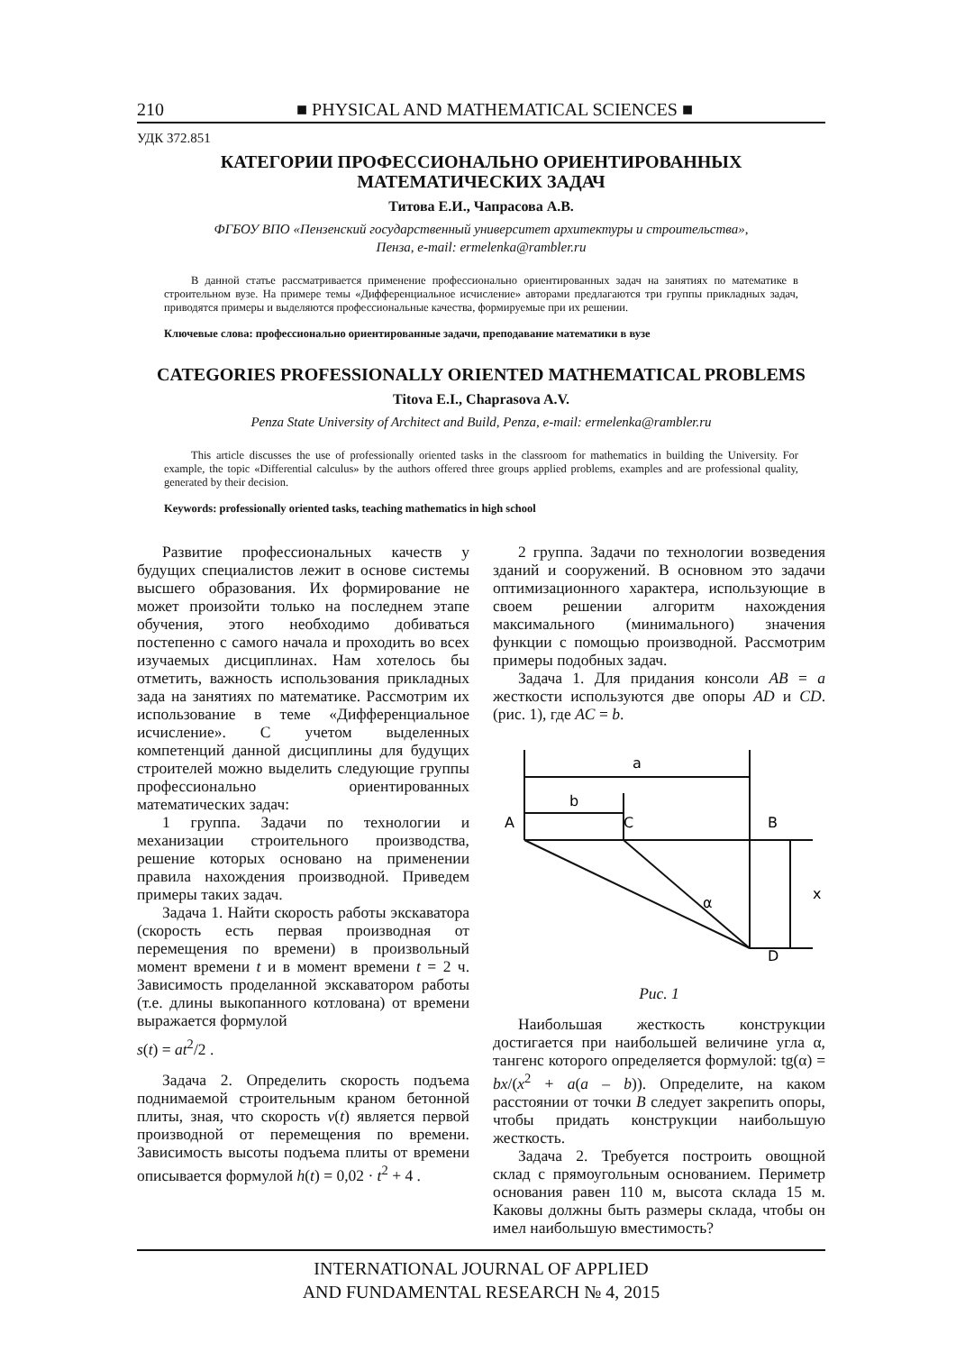210 ■ PHYSICAL AND MATHEMATICAL SCIENCES ■
УДК 372.851
КАТЕГОРИИ ПРОФЕССИОНАЛЬНО ОРИЕНТИРОВАННЫХ
МАТЕМАТИЧЕСКИХ ЗАДАЧ
Титова Е.И., Чапрасова А.В.
ФГБОУ ВПО «Пензенский государственный университет архитектуры и строительства»,
Пенза, e-mail: ermelenka@rambler.ru
В данной статье рассматривается применение профессионально ориентированных задач на занятиях по математике в строительном вузе. На примере темы «Дифференциальное исчисление» авторами предлагаются три группы прикладных задач, приводятся примеры и выделяются профессиональные качества, формируемые при их решении.
Ключевые слова: профессионально ориентированные задачи, преподавание математики в вузе
CATEGORIES PROFESSIONALLY ORIENTED MATHEMATICAL PROBLEMS
Titova E.I., Chaprasova A.V.
Penza State University of Architect and Build, Penza, e-mail: ermelenka@rambler.ru
This article discusses the use of professionally oriented tasks in the classroom for mathematics in building the University. For example, the topic «Differential calculus» by the authors offered three groups applied problems, examples and are professional quality, generated by their decision.
Keywords: professionally oriented tasks, teaching mathematics in high school
Развитие профессиональных качеств у будущих специалистов лежит в основе системы высшего образования. Их формирование не может произойти только на последнем этапе обучения, этого необходимо добиваться постепенно с самого начала и проходить во всех изучаемых дисциплинах. Нам хотелось бы отметить, важность использования прикладных зада на занятиях по математике. Рассмотрим их использование в теме «Дифференциальное исчисление». С учетом выделенных компетенций данной дисциплины для будущих строителей можно выделить следующие группы профессионально ориентированных математических задач:
1 группа. Задачи по технологии и механизации строительного производства, решение которых основано на применении правила нахождения производной. Приведем примеры таких задач.
Задача 1. Найти скорость работы экскаватора (скорость есть первая производная от перемещения по времени) в произвольный момент времени t и в момент времени t = 2 ч. Зависимость проделанной экскаватором работы (т.е. длины выкопанного котлована) от времени выражается формулой
s(t) = at<sup>2</sup>/2 .
Задача 2. Определить скорость подъема поднимаемой строительным краном бетонной плиты, зная, что скорость v(t) является первой производной от перемещения по времени. Зависимость высоты подъема плиты от времени описывается формулой h(t) = 0,02 · t<sup>2</sup> + 4 .
2 группа. Задачи по технологии возведения зданий и сооружений. В основном это задачи оптимизационного характера, использующие в своем решении алгоритм нахождения максимального (минимального) значения функции с помощью производной. Рассмотрим примеры подобных задач.
Задача 1. Для придания консоли AB = a жесткости используются две опоры AD и CD. (рис. 1), где AC = b.
a
b
A
C
B
x
α
D
Рис. 1
Наибольшая жесткость конструкции достигается при наибольшей величине угла α, тангенс которого определяется формулой: tg(α) = bx/(x<sup>2</sup> + a(a – b)). Определите, на каком расстоянии от точки B следует закрепить опоры, чтобы придать конструкции наибольшую жесткость.
Задача 2. Требуется построить овощной склад с прямоугольным основанием. Периметр основания равен 110 м, высота склада 15 м. Каковы должны быть размеры склада, чтобы он имел наибольшую вместимость?
INTERNATIONAL JOURNAL OF APPLIED
AND FUNDAMENTAL RESEARCH № 4, 2015